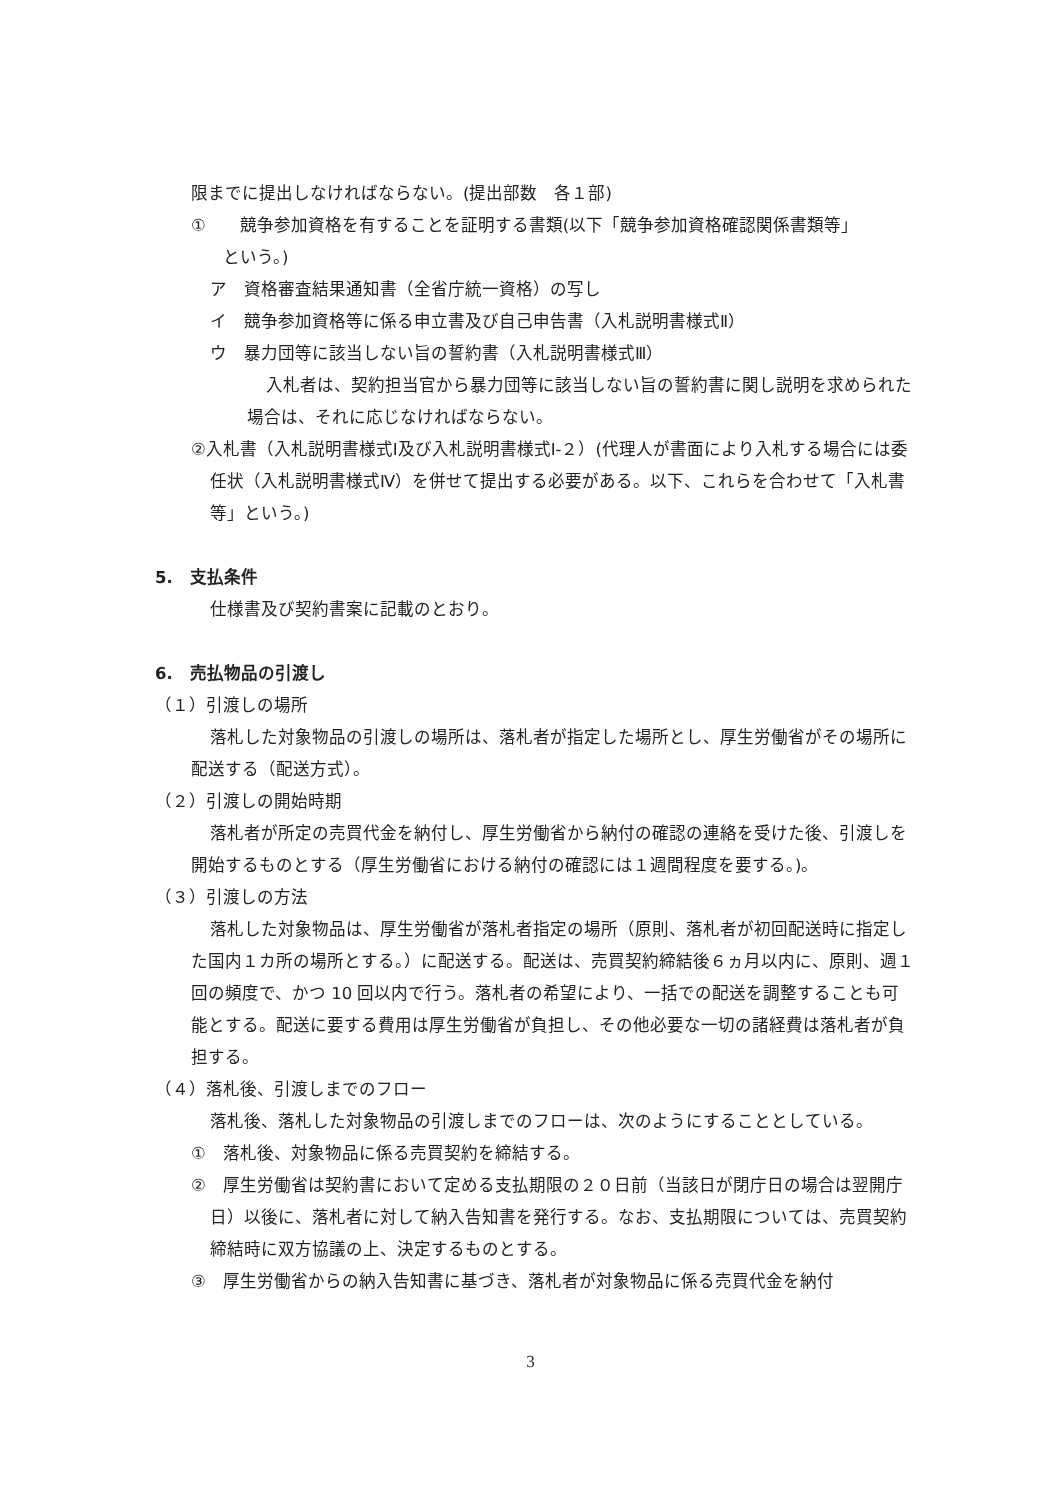限までに提出しなければならない。(提出部数　各１部)
①　　競争参加資格を有することを証明する書類(以下「競争参加資格確認関係書類等」
という。)
ア　資格審査結果通知書（全省庁統一資格）の写し
イ　競争参加資格等に係る申立書及び自己申告書（入札説明書様式Ⅱ）
ウ　暴力団等に該当しない旨の誓約書（入札説明書様式Ⅲ）
入札者は、契約担当官から暴力団等に該当しない旨の誓約書に関し説明を求められた場合は、それに応じなければならない。
②入札書（入札説明書様式Ⅰ及び入札説明書様式Ⅰ-２）(代理人が書面により入札する場合には委任状（入札説明書様式Ⅳ）を併せて提出する必要がある。以下、これらを合わせて「入札書等」という。)
5.　支払条件
仕様書及び契約書案に記載のとおり。
6.　売払物品の引渡し
（１）引渡しの場所
落札した対象物品の引渡しの場所は、落札者が指定した場所とし、厚生労働省がその場所に配送する（配送方式）。
（２）引渡しの開始時期
落札者が所定の売買代金を納付し、厚生労働省から納付の確認の連絡を受けた後、引渡しを開始するものとする（厚生労働省における納付の確認には１週間程度を要する。)。
（３）引渡しの方法
落札した対象物品は、厚生労働省が落札者指定の場所（原則、落札者が初回配送時に指定した国内１カ所の場所とする。）に配送する。配送は、売買契約締結後６ヵ月以内に、原則、週１回の頻度で、かつ 10 回以内で行う。落札者の希望により、一括での配送を調整することも可能とする。配送に要する費用は厚生労働省が負担し、その他必要な一切の諸経費は落札者が負担する。
（４）落札後、引渡しまでのフロー
落札後、落札した対象物品の引渡しまでのフローは、次のようにすることとしている。
①　落札後、対象物品に係る売買契約を締結する。
②　厚生労働省は契約書において定める支払期限の２０日前（当該日が閉庁日の場合は翌開庁日）以後に、落札者に対して納入告知書を発行する。なお、支払期限については、売買契約締結時に双方協議の上、決定するものとする。
③　厚生労働省からの納入告知書に基づき、落札者が対象物品に係る売買代金を納付
3